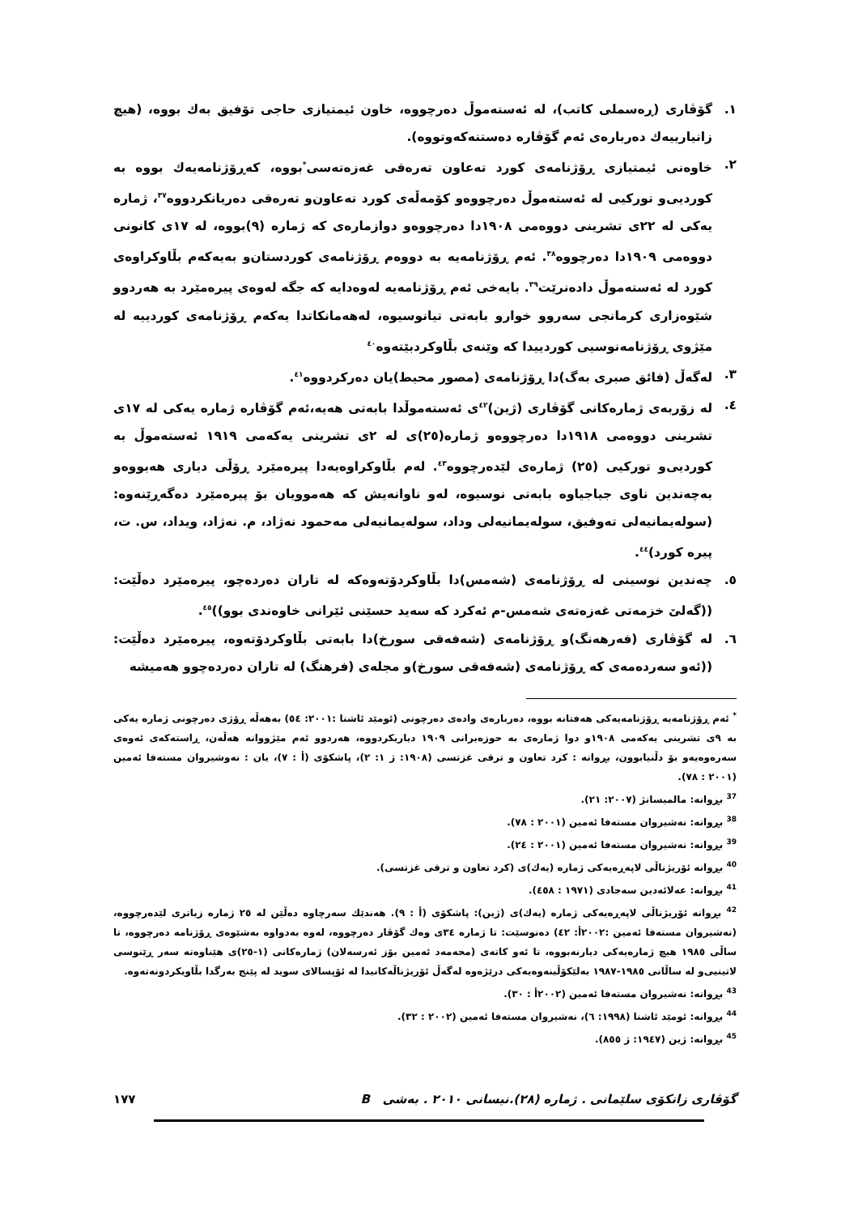١. گۆڤاری (ڕەسملی کاتب)، لە ئەستەموڵ دەرچووە، خاون ئیمتیازی حاجی تۆفیق بەك بووە، (هیچ زانیارییەك دەربارەی ئەم گۆڤارە دەستنەکەوتووە).
٢. خاوەنی ئیمتیازی ڕۆژنامەی کورد تەعاون تەرەقی غەزەتەسی<sup>*</sup>بووە، کەڕۆژنامەیەك بووە بە کوردیی‌و تورکیی لە ئەستەموڵ دەرچووەو کۆمەڵەی کورد تەعاون‌و تەرەقی دەریانکردووە<sup>٣٧</sup>، ژمارە یەکی لە ٢٢ی تشرینی دووەمی ١٩٠٨دا دەرچووەو دوازمارەی کە ژمارە (٩)بووە، لە ١٧ی کانونی دووەمی ١٩٠٩دا دەرچووە<sup>٣٨</sup>. ئەم ڕۆژنامەیە بە دووەم ڕۆژنامەی کوردستان‌و بەیەکەم بڵاوکراوەی کورد لە ئەستەموڵ دادەنرێت<sup>٣٩</sup>. بایەخی ئەم ڕۆژنامەیە لەوەدایە کە جگە لەوەی پیرەمێرد بە هەردوو شێوەزاری کرمانجی سەروو خوارو بابەتی تیانوسیوە، لەهەمانکاتدا یەکەم ڕۆژنامەی کوردییە لە مێژوی ڕۆژنامەنوسیی کوردییدا کە وێنەی بڵاوکردبێتەوە<sup>٤٠</sup>
٣. لەگەڵ (فائق صبری بەگ)دا ڕۆژنامەی (مصور محیط)یان دەرکردووە<sup>٤١</sup>.
٤. لە زۆربەی ژمارەکانی گۆڤاری (ژین)<sup>٤٢</sup>ی ئەستەموڵدا بابەتی هەیە،ئەم گۆڤارە ژمارە یەکی لە ١٧ی تشرینی دووەمی ١٩١٨دا دەرچووەو ژمارە(٢٥)ی لە ٢ی تشرینی یەکەمی ١٩١٩ ئەستەموڵ بە کوردیی‌و تورکیی (٢٥) ژمارەی لێدەرچووە<sup>٤٣</sup>. لەم بڵاوکراوەیەدا پیرەمێرد ڕۆڵی دیاری هەبووەو بەچەندین ناوی جیاجیاوە بابەتی نوسیوە، لەو ناوانەیش کە هەموویان بۆ پیرەمێرد دەگەڕێنەوە: (سولەیمانیەلی تەوفیق، سولەیمانیەلی وداد، سولەیمانیەلی مەحمود نەژاد، م. نەژاد، ویداد، س. ت، پیرە کورد)<sup>٤٤</sup>.
٥. چەندین نوسینی لە ڕۆژنامەی (شەمس)دا بڵاوکردۆتەوەکە لە تاران دەردەچو، پیرەمێرد دەڵێت: ((گەلێ خزمەتی غەزەتەی شەمس-م ئەکرد کە سەید حسێنی ئێرانی خاوەندی بوو))<sup>٤٥</sup>.
٦. لە گۆڤاری (فەرهەنگ)و ڕۆژنامەی (شەفەقی سورخ)دا بابەتی بڵاوکردۆتەوە، پیرەمێرد دەڵێت: ((ئەو سەردەمەی کە ڕۆژنامەی (شەفەقی سورخ)و مجلەی (فرهنگ) لە تاران دەردەچوو هەمیشە
<sup>*</sup> ئەم ڕۆژنامەیە ڕۆژنامەیەکی هەفتانە بووە، دەربارەی وادەی دەرچونی (ئومێد ئاشنا :٢٠٠١: ٥٤) بەهەڵە ڕۆژی دەرچونی ژمارە یەکی بە ٩ی تشرینی یەکەمی ١٩٠٨و دوا ژمارەی بە حوزەیرانی ١٩٠٩ دیاریکردووە، هەردوو ئەم مێژووانە هەڵەن، ڕاستەکەی ئەوەی سەرەوەیەو بۆ دڵنیابوون، بڕوانە : کرد تعاون و ترقی غزتسی (١٩٠٨: ژ ١: ٢)، پاشکۆی (أ : ٧)، یان : نەوشیروان مستەفا ئەمین (٢٠٠١ : ٧٨).
<sup>37</sup> بڕوانە: مالمیسانژ (٢٠٠٧: ٢١).
<sup>38</sup> بڕوانە: نەشیروان مستەفا ئەمین (٢٠٠١ : ٧٨).
<sup>39</sup> بڕوانە: نەشیروان مستەفا ئەمین (٢٠٠١ : ٢٤).
<sup>40</sup> بڕوانە ئۆریژناڵی لاپەڕەیەکی ژمارە (یەك)ی (کرد تعاون و ترقی غزتسی).
<sup>41</sup> بڕوانە: عەلائەدین سەجادی (١٩٧١ : ٤٥٨).
<sup>42</sup> بڕوانە ئۆریژناڵی لاپەڕەیەکی ژمارە (یەك)ی (ژین): پاشکۆی (أ : ٩). هەندێك سەرچاوە دەڵێن لە ٢٥ ژمارە زیاتری لێدەرچووە، (نەشیروان مستەفا ئەمین :٢٠٠٢أ: ٤٢) دەنوسێت: تا ژمارە ٣٤ی وەك گۆڤار دەرچووە، لەوە بەدواوە بەشێوەی ڕۆژنامە دەرچووە، تا ساڵی ١٩٨٥ هیچ ژمارەیەکی دیارنەبووە، تا ئەو کاتەی (محەمەد ئەمین بۆز ئەرسەلان) ژمارەکانی (١-٢٥)ی هێناوەتە سەر ڕێنوسی لاتینیی‌و لە ساڵانی ١٩٨٥-١٩٨٧ بەلێکۆڵینەوەیەکی درێژەوە لەگەڵ ئۆریژناڵەکانیدا لە ئۆپسالای سوید لە پێنج بەرگدا بڵاویکردونەتەوە.
<sup>43</sup> بڕوانە: نەشیروان مستەفا ئەمین (٢٠٠٢أ : ٣٠).
<sup>44</sup> بڕوانە: ئومێد ئاشنا (١٩٩٨: ٦)، نەشیروان مستەفا ئەمین (٢٠٠٢ : ٣٢).
<sup>45</sup> بڕوانە: ژین (١٩٤٧: ژ ٨٥٥).
گۆڤاری زانکۆی سلێمانی . ژمارە (٢٨).نیسانی ٢٠١٠ . بەشی B ١٧٧